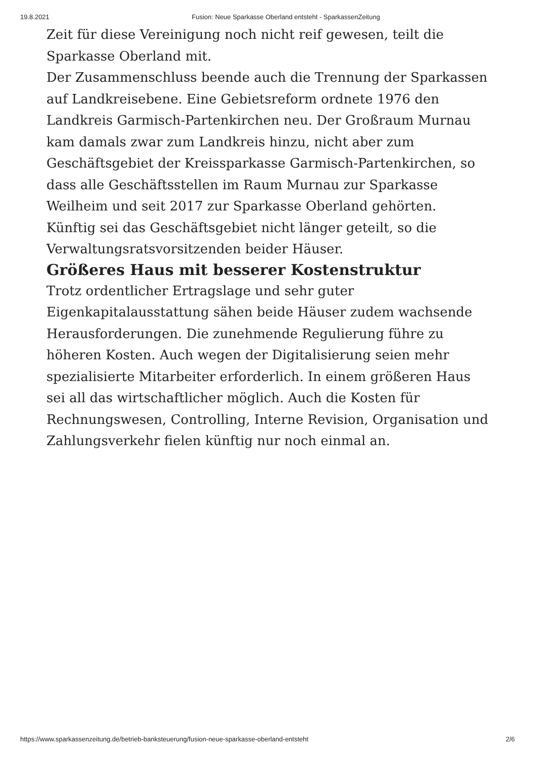19.8.2021 Fusion: Neue Sparkasse Oberland entsteht - SparkassenZeitung
Zeit für diese Vereinigung noch nicht reif gewesen, teilt die Sparkasse Oberland mit.
Der Zusammenschluss beende auch die Trennung der Sparkassen auf Landkreisebene. Eine Gebietsreform ordnete 1976 den Landkreis Garmisch-Partenkirchen neu. Der Großraum Murnau kam damals zwar zum Landkreis hinzu, nicht aber zum Geschäftsgebiet der Kreissparkasse Garmisch-Partenkirchen, so dass alle Geschäftsstellen im Raum Murnau zur Sparkasse Weilheim und seit 2017 zur Sparkasse Oberland gehörten. Künftig sei das Geschäftsgebiet nicht länger geteilt, so die Verwaltungsratsvorsitzenden beider Häuser.
Größeres Haus mit besserer Kostenstruktur
Trotz ordentlicher Ertragslage und sehr guter Eigenkapitalausstattung sähen beide Häuser zudem wachsende Herausforderungen. Die zunehmende Regulierung führe zu höheren Kosten. Auch wegen der Digitalisierung seien mehr spezialisierte Mitarbeiter erforderlich. In einem größeren Haus sei all das wirtschaftlicher möglich. Auch die Kosten für Rechnungswesen, Controlling, Interne Revision, Organisation und Zahlungsverkehr fielen künftig nur noch einmal an.
https://www.sparkassenzeitung.de/betrieb-banksteuerung/fusion-neue-sparkasse-oberland-entsteht 2/6